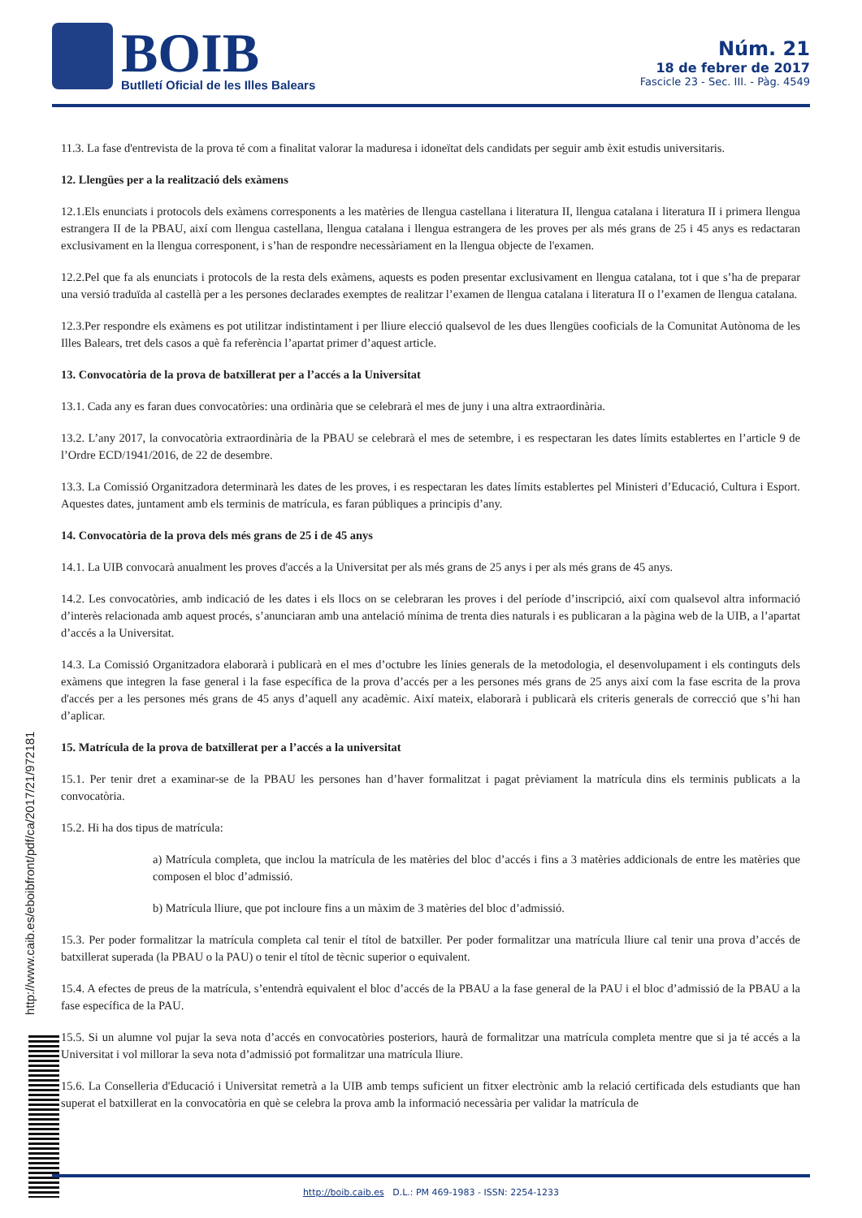BOIB
Butlletí Oficial de les Illes Balears
Núm. 21
18 de febrer de 2017
Fascicle 23 - Sec. III. - Pàg. 4549
11.3. La fase d'entrevista de la prova té com a finalitat valorar la maduresa i idoneïtat dels candidats per seguir amb èxit estudis universitaris.
12. Llengües per a la realització dels exàmens
12.1.Els enunciats i protocols dels exàmens corresponents a les matèries de llengua castellana i literatura II, llengua catalana i literatura II i primera llengua estrangera II de la PBAU, així com llengua castellana, llengua catalana i llengua estrangera de les proves per als més grans de 25 i 45 anys es redactaran exclusivament en la llengua corresponent, i s’han de respondre necessàriament en la llengua objecte de l'examen.
12.2.Pel que fa als enunciats i protocols de la resta dels exàmens, aquests es poden presentar exclusivament en llengua catalana, tot i que s’ha de preparar una versió traduïda al castellà per a les persones declarades exemptes de realitzar l’examen de llengua catalana i literatura II o l’examen de llengua catalana.
12.3.Per respondre els exàmens es pot utilitzar indistintament i per lliure elecció qualsevol de les dues llengües cooficials de la Comunitat Autònoma de les Illes Balears, tret dels casos a què fa referència l’apartat primer d’aquest article.
13. Convocatòria de la prova de batxillerat per a l’accés a la Universitat
13.1. Cada any es faran dues convocatòries: una ordinària que se celebrarà el mes de juny i una altra extraordinària.
13.2. L’any 2017, la convocatòria extraordinària de la PBAU se celebrarà el mes de setembre, i es respectaran les dates límits establertes en l’article 9 de l’Ordre ECD/1941/2016, de 22 de desembre.
13.3. La Comissió Organitzadora determinarà les dates de les proves, i es respectaran les dates límits establertes pel Ministeri d’Educació, Cultura i Esport. Aquestes dates, juntament amb els terminis de matrícula, es faran públiques a principis d’any.
14. Convocatòria de la prova dels més grans de 25 i de 45 anys
14.1. La UIB convocarà anualment les proves d'accés a la Universitat per als més grans de 25 anys i per als més grans de 45 anys.
14.2. Les convocatòries, amb indicació de les dates i els llocs on se celebraran les proves i del període d’inscripció, així com qualsevol altra informació d’interès relacionada amb aquest procés, s’anunciaran amb una antelació mínima de trenta dies naturals i es publicaran a la pàgina web de la UIB, a l’apartat d’accés a la Universitat.
14.3. La Comissió Organitzadora elaborarà i publicarà en el mes d’octubre les línies generals de la metodologia, el desenvolupament i els continguts dels exàmens que integren la fase general i la fase específica de la prova d’accés per a les persones més grans de 25 anys així com la fase escrita de la prova d'accés per a les persones més grans de 45 anys d’aquell any acadèmic. Així mateix, elaborarà i publicarà els criteris generals de correcció que s’hi han d’aplicar.
15. Matrícula de la prova de batxillerat per a l’accés a la universitat
15.1. Per tenir dret a examinar-se de la PBAU les persones han d’haver formalitzat i pagat prèviament la matrícula dins els terminis publicats a la convocatòria.
15.2. Hi ha dos tipus de matrícula:
a) Matrícula completa, que inclou la matrícula de les matèries del bloc d’accés i fins a 3 matèries addicionals de entre les matèries que composen el bloc d’admissió.
b) Matrícula lliure, que pot incloure fins a un màxim de 3 matèries del bloc d’admissió.
15.3. Per poder formalitzar la matrícula completa cal tenir el títol de batxiller. Per poder formalitzar una matrícula lliure cal tenir una prova d’accés de batxillerat superada (la PBAU o la PAU) o tenir el títol de tècnic superior o equivalent.
15.4. A efectes de preus de la matrícula, s’entendrà equivalent el bloc d’accés de la PBAU a la fase general de la PAU i el bloc d’admissió de la PBAU a la fase específica de la PAU.
15.5. Si un alumne vol pujar la seva nota d’accés en convocatòries posteriors, haurà de formalitzar una matrícula completa mentre que si ja té accés a la Universitat i vol millorar la seva nota d’admissió pot formalitzar una matrícula lliure.
15.6. La Conselleria d'Educació i Universitat remetrà a la UIB amb temps suficient un fitxer electrònic amb la relació certificada dels estudiants que han superat el batxillerat en la convocatòria en què se celebra la prova amb la informació necessària per validar la matrícula de
http://www.caib.es/eboibfront/pdf/ca/2017/21/972181
http://boib.caib.es D.L.: PM 469-1983 - ISSN: 2254-1233